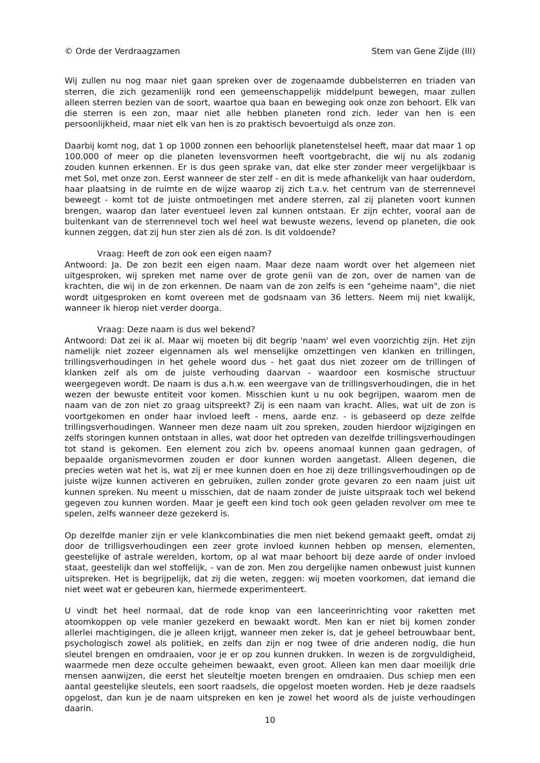© Orde der Verdraagzamen Stem van Gene Zijde (III)
Wij zullen nu nog maar niet gaan spreken over de zogenaamde dubbelsterren en triaden van sterren, die zich gezamenlijk rond een gemeenschappelijk middelpunt bewegen, maar zullen alleen sterren bezien van de soort, waartoe qua baan en beweging ook onze zon behoort. Elk van die sterren is een zon, maar niet alle hebben planeten rond zich. Ieder van hen is een persoonlijkheid, maar niet elk van hen is zo praktisch bevoertuigd als onze zon.
Daarbij komt nog, dat 1 op 1000 zonnen een behoorlijk planetenstelsel heeft, maar dat maar 1 op 100.000 of meer op die planeten levensvormen heeft voortgebracht, die wij nu als zodanig zouden kunnen erkennen. Er is dus geen sprake van, dat elke ster zonder meer vergelijkbaar is met Sol, met onze zon. Eerst wanneer de ster zelf - en dit is mede afhankelijk van haar ouderdom, haar plaatsing in de ruimte en de wijze waarop zij zich t.a.v. het centrum van de sterrennevel beweegt - komt tot de juiste ontmoetingen met andere sterren, zal zij planeten voort kunnen brengen, waarop dan later eventueel leven zal kunnen ontstaan. Er zijn echter, vooral aan de buitenkant van de sterrennevel toch wel heel wat bewuste wezens, levend op planeten, die ook kunnen zeggen, dat zij hun ster zien als dé zon. Is dit voldoende?
Vraag: Heeft de zon ook een eigen naam?
Antwoord: Ja. De zon bezit een eigen naam. Maar deze naam wordt over het algemeen niet uitgesproken, wij spreken met name over de grote genii van de zon, over de namen van de krachten, die wij in de zon erkennen. De naam van de zon zelfs is een "geheime naam", die niet wordt uitgesproken en komt overeen met de godsnaam van 36 letters. Neem mij niet kwalijk, wanneer ik hierop niet verder doorga.
Vraag: Deze naam is dus wel bekend?
Antwoord: Dat zei ik al. Maar wij moeten bij dit begrip 'naam' wel even voorzichtig zijn. Het zijn namelijk niet zozeer eigennamen als wel menselijke omzettingen ven klanken en trillingen, trillingsverhoudingen in het gehele woord dus - het gaat dus niet zozeer om de trillingen of klanken zelf als om de juiste verhouding daarvan - waardoor een kosmische structuur weergegeven wordt. De naam is dus a.h.w. een weergave van de trillingsverhoudingen, die in het wezen der bewuste entiteit voor komen. Misschien kunt u nu ook begrijpen, waarom men de naam van de zon niet zo graag uitspreekt? Zij is een naam van kracht. Alles, wat uit de zon is voortgekomen en onder haar invloed leeft - mens, aarde enz. - is gebaseerd op deze zelfde trillingsverhoudingen. Wanneer men deze naam uit zou spreken, zouden hierdoor wijzigingen en zelfs storingen kunnen ontstaan in alles, wat door het optreden van dezelfde trillingsverhoudingen tot stand is gekomen. Een element zou zich bv. opeens anomaal kunnen gaan gedragen, of bepaalde organismevormen zouden er door kunnen worden aangetast. Alleen degenen, die precies weten wat het is, wat zij er mee kunnen doen en hoe zij deze trillingsverhoudingen op de juiste wijze kunnen activeren en gebruiken, zullen zonder grote gevaren zo een naam juist uit kunnen spreken. Nu meent u misschien, dat de naam zonder de juiste uitspraak toch wel bekend gegeven zou kunnen worden. Maar je geeft een kind toch ook geen geladen revolver om mee te spelen, zelfs wanneer deze gezekerd is.
Op dezelfde manier zijn er vele klankcombinaties die men niet bekend gemaakt geeft, omdat zij door de trilligsverhoudingen een zeer grote invloed kunnen hebben op mensen, elementen, geestelijke of astrale werelden, kortom, op al wat maar behoort bij deze aarde of onder invloed staat, geestelijk dan wel stoffelijk, - van de zon. Men zou dergelijke namen onbewust juist kunnen uitspreken. Het is begrijpelijk, dat zij die weten, zeggen: wij moeten voorkomen, dat iemand die niet weet wat er gebeuren kan, hiermede experimenteert.
U vindt het heel normaal, dat de rode knop van een lanceerinrichting voor raketten met atoomkoppen op vele manier gezekerd en bewaakt wordt. Men kan er niet bij komen zonder allerlei machtigingen, die je alleen krijgt, wanneer men zeker is, dat je geheel betrouwbaar bent, psychologisch zowel als politiek, en zelfs dan zijn er nog twee of drie anderen nodig, die hun sleutel brengen en omdraaien, voor je er op zou kunnen drukken. In wezen is de zorgvuldigheid, waarmede men deze occulte geheimen bewaakt, even groot. Alleen kan men daar moeilijk drie mensen aanwijzen, die eerst het sleuteltje moeten brengen en omdraaien. Dus schiep men een aantal geestelijke sleutels, een soort raadsels, die opgelost moeten worden. Heb je deze raadsels opgelost, dan kun je de naam uitspreken en ken je zowel het woord als de juiste verhoudingen daarin.
10